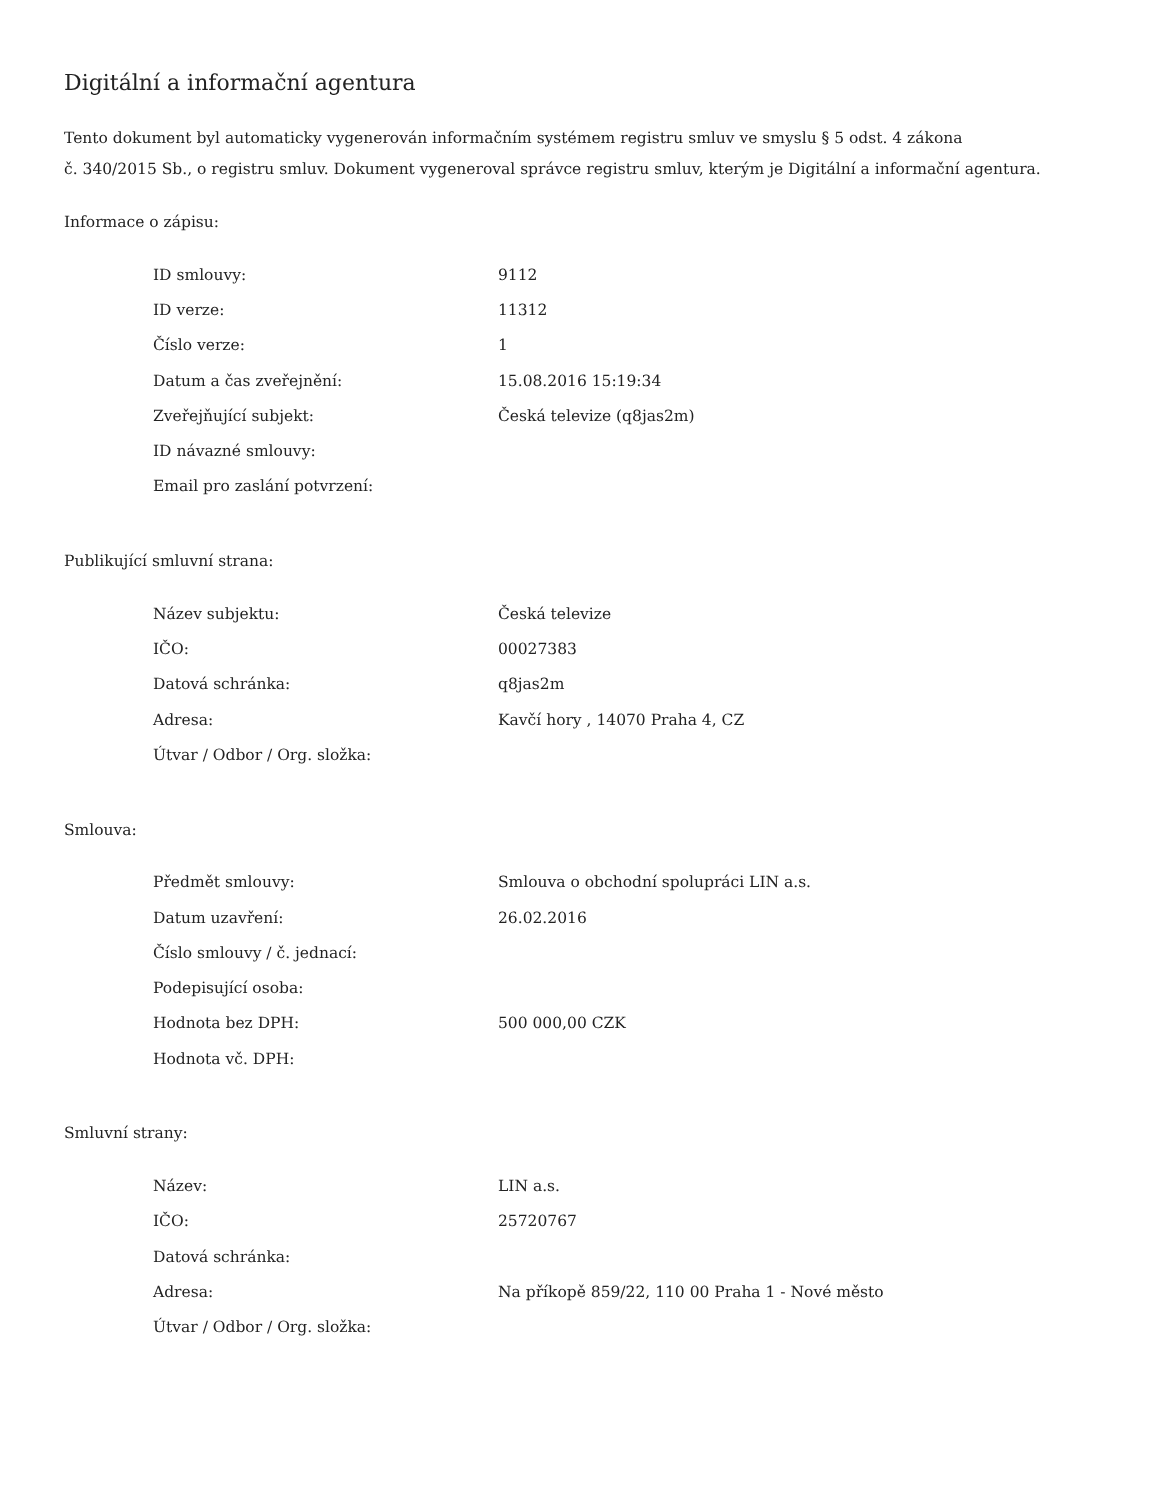Digitální a informační agentura
Tento dokument byl automaticky vygenerován informačním systémem registru smluv ve smyslu § 5 odst. 4 zákona
č. 340/2015 Sb., o registru smluv. Dokument vygeneroval správce registru smluv, kterým je Digitální a informační agentura.
Informace o zápisu:
| ID smlouvy: | 9112 |
| ID verze: | 11312 |
| Číslo verze: | 1 |
| Datum a čas zveřejnění: | 15.08.2016 15:19:34 |
| Zveřejňující subjekt: | Česká televize (q8jas2m) |
| ID návazné smlouvy: | |
| Email pro zaslání potvrzení: | |
Publikující smluvní strana:
| Název subjektu: | Česká televize |
| IČO: | 00027383 |
| Datová schránka: | q8jas2m |
| Adresa: | Kavčí hory , 14070 Praha 4, CZ |
| Útvar / Odbor / Org. složka: | |
Smlouva:
| Předmět smlouvy: | Smlouva o obchodní spolupráci LIN a.s. |
| Datum uzavření: | 26.02.2016 |
| Číslo smlouvy / č. jednací: | |
| Podepisující osoba: | |
| Hodnota bez DPH: | 500 000,00 CZK |
| Hodnota vč. DPH: | |
Smluvní strany:
| Název: | LIN a.s. |
| IČO: | 25720767 |
| Datová schránka: | |
| Adresa: | Na příkopě 859/22, 110 00 Praha 1 - Nové město |
| Útvar / Odbor / Org. složka: | |